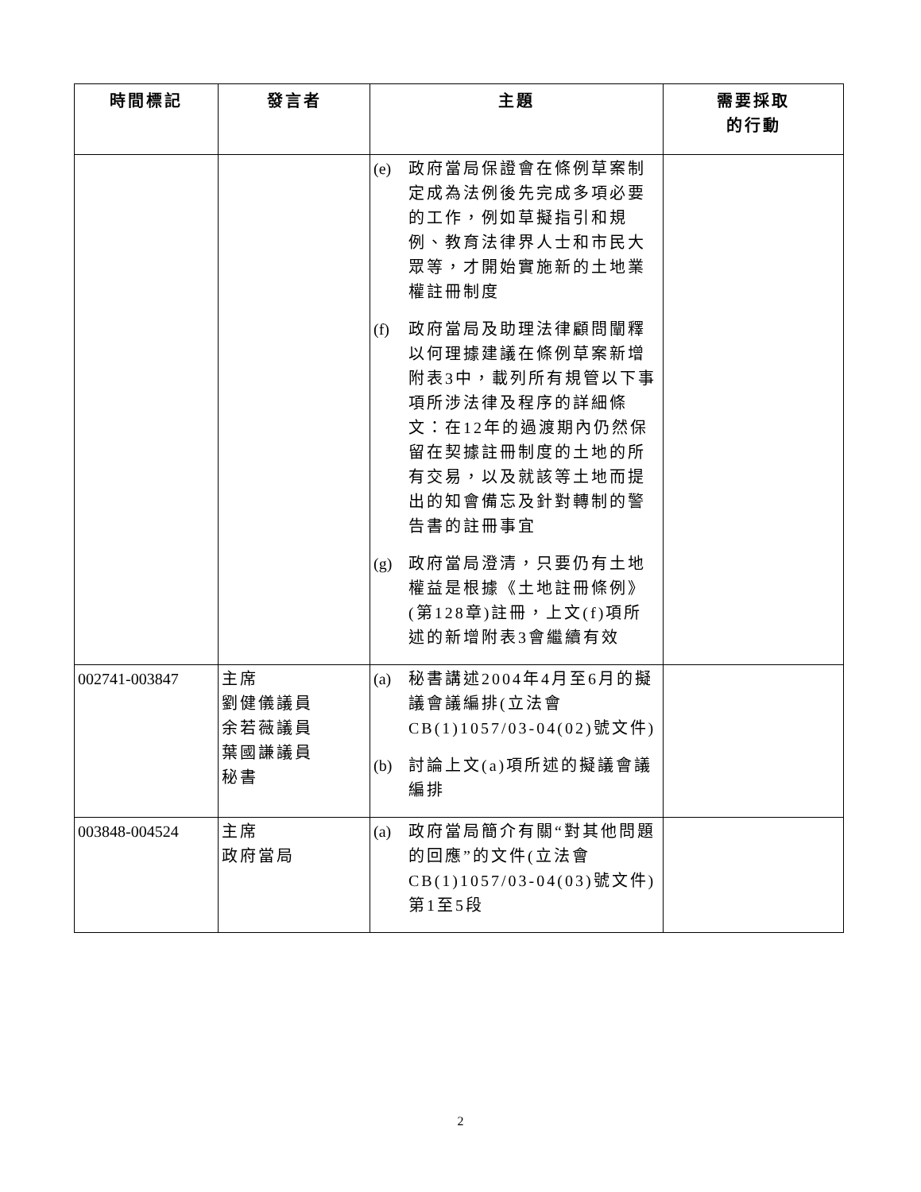| 時間標記 | 發言者 | 主題 | 需要採取 的行動 |
| --- | --- | --- | --- |
| | | (e) 政府當局保證會在條例草案制定成為法例後先完成多項必要的工作，例如草擬指引和規例、教育法律界人士和市民大眾等，才開始實施新的土地業權註冊制度 (f) 政府當局及助理法律顧問闡釋以何理據建議在條例草案新增附表3中，載列所有規管以下事項所涉法律及程序的詳細條文：在12年的過渡期內仍然保留在契據註冊制度的土地的所有交易，以及就該等土地而提出的知會備忘及針對轉制的警告書的註冊事宜 (g) 政府當局澄清，只要仍有土地權益是根據《土地註冊條例》(第128章)註冊，上文(f)項所述的新增附表3會繼續有效 | |
| 002741-003847 | 主席 劉健儀議員 余若薇議員 葉國謙議員 秘書 | (a) 秘書講述2004年4月至6月的擬議會議編排(立法會CB(1)1057/03-04(02)號文件) (b) 討論上文(a)項所述的擬議會議編排 | |
| 003848-004524 | 主席 政府當局 | (a) 政府當局簡介有關“對其他問題的回應”的文件(立法會CB(1)1057/03-04(03)號文件)第1至5段 | |
2